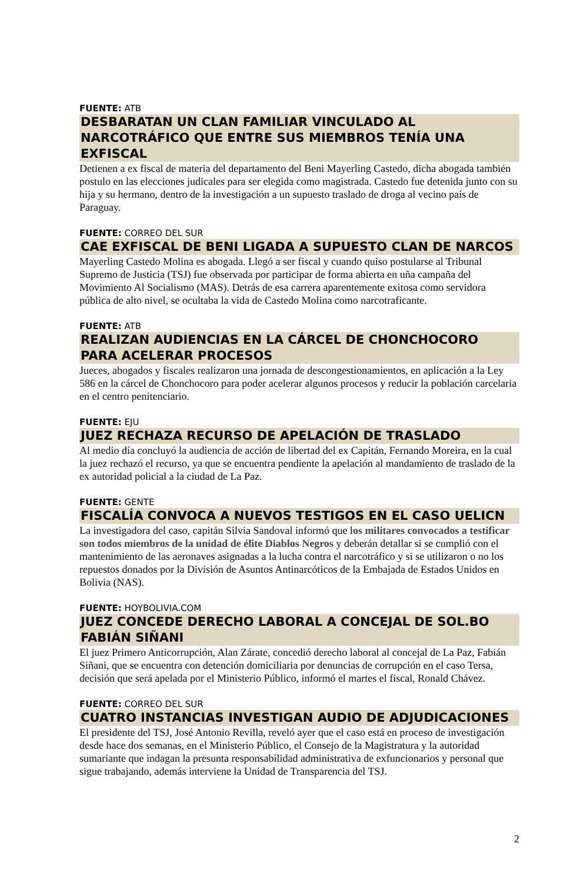FUENTE: ATB
DESBARATAN UN CLAN FAMILIAR VINCULADO AL NARCOTRÁFICO QUE ENTRE SUS MIEMBROS TENÍA UNA EXFISCAL
Detienen a ex fiscal de materia del departamento del Beni Mayerling Castedo, dicha abogada también postulo en las elecciones judicales para ser elegida como magistrada. Castedo fue detenida junto con su hija y su hermano, dentro de la investigación a un supuesto traslado de droga al vecino país de Paraguay.
FUENTE: CORREO DEL SUR
CAE EXFISCAL DE BENI LIGADA A SUPUESTO CLAN DE NARCOS
Mayerling Castedo Molina es abogada. Llegó a ser fiscal y cuando quiso postularse al Tribunal Supremo de Justicia (TSJ) fue observada por participar de forma abierta en uña campaña del Movimiento Al Socialismo (MAS). Detrás de esa carrera aparentemente exitosa como servidora pública de alto nivel, se ocultaba la vida de Castedo Molina como narcotraficante.
FUENTE: ATB
REALIZAN AUDIENCIAS EN LA CÁRCEL DE CHONCHOCORO PARA ACELERAR PROCESOS
Jueces, abogados y fiscales realizaron una jornada de descongestionamientos, en aplicación a la Ley 586 en la cárcel de Chonchocoro para poder acelerar algunos procesos y reducir la población carcelaria en el centro penitenciario.
FUENTE: EJU
JUEZ RECHAZA RECURSO DE APELACIÓN DE TRASLADO
Al medio día concluyó la audiencia de acción de libertad del ex Capitán, Fernando Moreira, en la cual la juez rechazó el recurso, ya que se encuentra pendiente la apelación al mandamiento de traslado de la ex autoridad policial a la ciudad de La Paz.
FUENTE: GENTE
FISCALÍA CONVOCA A NUEVOS TESTIGOS EN EL CASO UELICN
La investigadora del caso, capitán Silvia Sandoval informó que los militares convocados a testificar son todos miembros de la unidad de élite Diablos Negros y deberán detallar si se cumplió con el mantenimiento de las aeronaves asignadas a la lucha contra el narcotráfico y si se utilizaron o no los repuestos donados por la División de Asuntos Antinarcóticos de la Embajada de Estados Unidos en Bolivia (NAS).
FUENTE: HOYBOLIVIA.COM
JUEZ CONCEDE DERECHO LABORAL A CONCEJAL DE SOL.BO FABIÁN SIÑANI
El juez Primero Anticorrupción, Alan Zárate, concedió derecho laboral al concejal de La Paz, Fabián Siñani, que se encuentra con detención domiciliaria por denuncias de corrupción en el caso Tersa, decisión que será apelada por el Ministerio Público, informó el martes el fiscal, Ronald Chávez.
FUENTE: CORREO DEL SUR
CUATRO INSTANCIAS INVESTIGAN AUDIO DE ADJUDICACIONES
El presidente del TSJ, José Antonio Revilla, reveló ayer que el caso está en proceso de investigación desde hace dos semanas, en el Ministerio Público, el Consejo de la Magistratura y la autoridad sumariante que indagan la presunta responsabilidad administrativa de exfuncionarios y personal que sigue trabajando, además interviene la Unidad de Transparencia del TSJ.
2